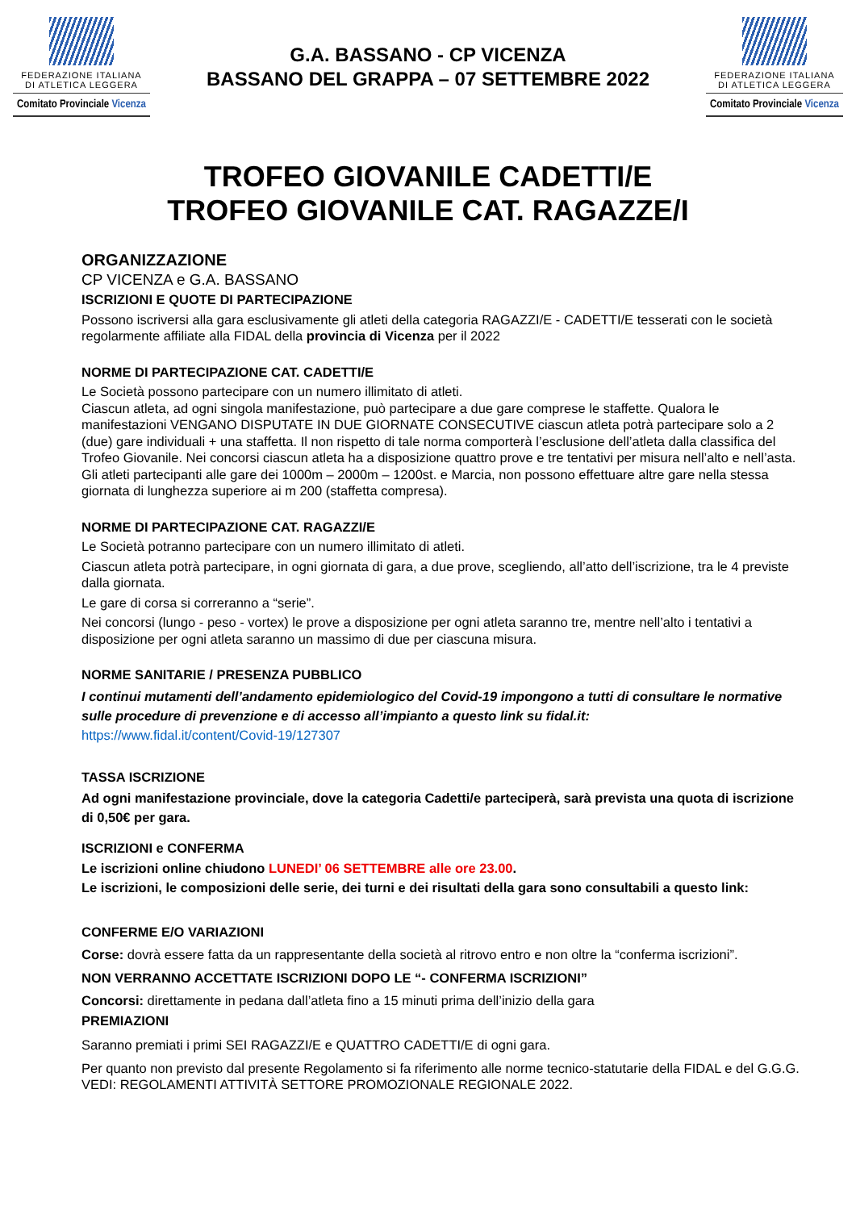FEDERAZIONE ITALIANA
DI ATLETICA LEGGERA
Comitato Provinciale Vicenza
G.A. BASSANO - CP VICENZA
BASSANO DEL GRAPPA – 07 SETTEMBRE 2022
FEDERAZIONE ITALIANA
DI ATLETICA LEGGERA
Comitato Provinciale Vicenza
TROFEO GIOVANILE CADETTI/E
TROFEO GIOVANILE CAT. RAGAZZE/I
ORGANIZZAZIONE
CP VICENZA e G.A. BASSANO
ISCRIZIONI E QUOTE DI PARTECIPAZIONE
Possono iscriversi alla gara esclusivamente gli atleti della categoria RAGAZZI/E - CADETTI/E tesserati con le società regolarmente affiliate alla FIDAL della provincia di Vicenza per il 2022
NORME DI PARTECIPAZIONE CAT. CADETTI/E
Le Società possono partecipare con un numero illimitato di atleti.
Ciascun atleta, ad ogni singola manifestazione, può partecipare a due gare comprese le staffette. Qualora le manifestazioni VENGANO DISPUTATE IN DUE GIORNATE CONSECUTIVE ciascun atleta potrà partecipare solo a 2 (due) gare individuali + una staffetta. Il non rispetto di tale norma comporterà l’esclusione dell’atleta dalla classifica del Trofeo Giovanile. Nei concorsi ciascun atleta ha a disposizione quattro prove e tre tentativi per misura nell’alto e nell’asta. Gli atleti partecipanti alle gare dei 1000m – 2000m – 1200st. e Marcia, non possono effettuare altre gare nella stessa giornata di lunghezza superiore ai m 200 (staffetta compresa).
NORME DI PARTECIPAZIONE CAT. RAGAZZI/E
Le Società potranno partecipare con un numero illimitato di atleti.
Ciascun atleta potrà partecipare, in ogni giornata di gara, a due prove, scegliendo, all’atto dell’iscrizione, tra le 4 previste dalla giornata.
Le gare di corsa si correranno a “serie”.
Nei concorsi (lungo - peso - vortex) le prove a disposizione per ogni atleta saranno tre, mentre nell’alto i tentativi a disposizione per ogni atleta saranno un massimo di due per ciascuna misura.
NORME SANITARIE / PRESENZA PUBBLICO
I continui mutamenti dell’andamento epidemiologico del Covid-19 impongono a tutti di consultare le normative sulle procedure di prevenzione e di accesso all’impianto a questo link su fidal.it:
https://www.fidal.it/content/Covid-19/127307
TASSA ISCRIZIONE
Ad ogni manifestazione provinciale, dove la categoria Cadetti/e parteciperà, sarà prevista una quota di iscrizione di 0,50€ per gara.
ISCRIZIONI e CONFERMA
Le iscrizioni online chiudono LUNEDI’ 06 SETTEMBRE alle ore 23.00.
Le iscrizioni, le composizioni delle serie, dei turni e dei risultati della gara sono consultabili a questo link:
CONFERME E/O VARIAZIONI
Corse: dovrà essere fatta da un rappresentante della società al ritrovo entro e non oltre la “conferma iscrizioni”.
NON VERRANNO ACCETTATE ISCRIZIONI DOPO LE “- CONFERMA ISCRIZIONI”
Concorsi: direttamente in pedana dall’atleta fino a 15 minuti prima dell’inizio della gara
PREMIAZIONI
Saranno premiati i primi SEI RAGAZZI/E e QUATTRO CADETTI/E di ogni gara.
Per quanto non previsto dal presente Regolamento si fa riferimento alle norme tecnico-statutarie della FIDAL e del G.G.G. VEDI: REGOLAMENTI ATTIVITÀ SETTORE PROMOZIONALE REGIONALE 2022.